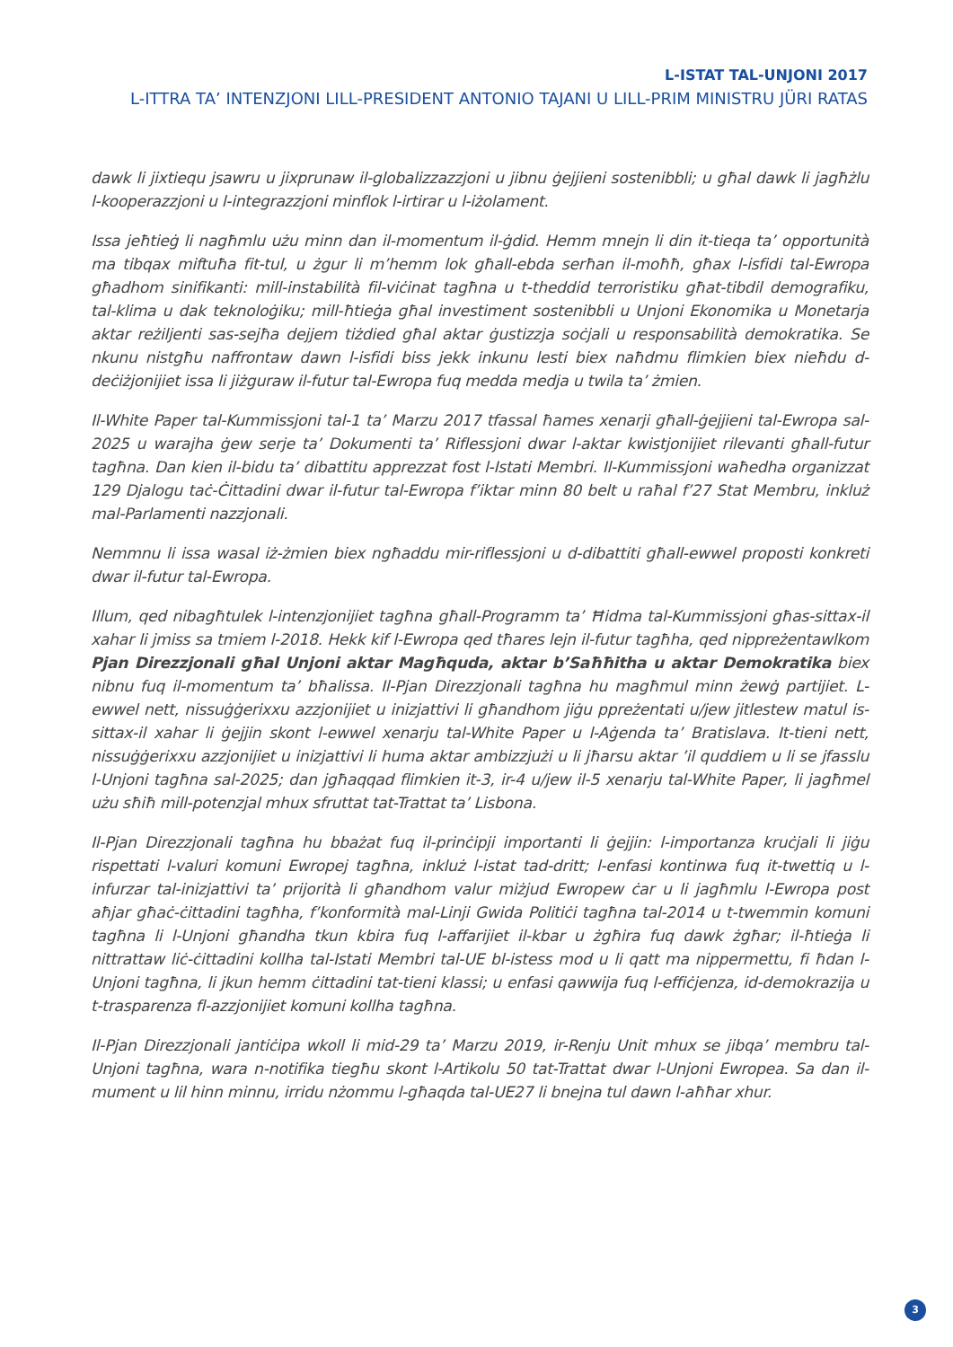L-ISTAT TAL-UNJONI 2017
L-ITTRA TA’ INTENZJONI LILL-PRESIDENT ANTONIO TAJANI U LILL-PRIM MINISTRU JÜRI RATAS
dawk li jixtiequ jsawru u jixprunaw il-globalizzazzjoni u jibnu ġejjieni sostenibbli; u għal dawk li jagħżlu l-kooperazzjoni u l-integrazzjoni minflok l-irtirar u l-iżolament.
Issa jeħtieġ li nagħmlu użu minn dan il-momentum il-ġdid. Hemm mnejn li din it-tieqa ta’ opportunità ma tibqax miftuħa fit-tul, u żgur li m’hemm lok għall-ebda serħan il-moħħ, għax l-isfidi tal-Ewropa għadhom sinifikanti: mill-instabilità fil-viċinat tagħna u t-theddid terroristiku għat-tibdil demografiku, tal-klima u dak teknoloġiku; mill-ħtieġa għal investiment sostenibbli u Unjoni Ekonomika u Monetarja aktar reżiljenti sas-sejħa dejjem tiżdied għal aktar ġustizzja soċjali u responsabilità demokratika. Se nkunu nistgħu naffrontaw dawn l-isfidi biss jekk inkunu lesti biex naħdmu flimkien biex nieħdu d-deċiżjonijiet issa li jiżguraw il-futur tal-Ewropa fuq medda medja u twila ta’ żmien.
Il-White Paper tal-Kummissjoni tal-1 ta’ Marzu 2017 tfassal ħames xenarji għall-ġejjieni tal-Ewropa sal-2025 u warajha ġew serje ta’ Dokumenti ta’ Riflessjoni dwar l-aktar kwistjonijiet rilevanti għall-futur tagħna. Dan kien il-bidu ta’ dibattitu apprezzat fost l-Istati Membri. Il-Kummissjoni waħedha organizzat 129 Djalogu taċ-Ċittadini dwar il-futur tal-Ewropa f’iktar minn 80 belt u raħal f’27 Stat Membru, inkluż mal-Parlamenti nazzjonali.
Nemmnu li issa wasal iż-żmien biex ngħaddu mir-riflessjoni u d-dibattiti għall-ewwel proposti konkreti dwar il-futur tal-Ewropa.
Illum, qed nibagħtulek l-intenzjonijiet tagħna għall-Programm ta’ Ħidma tal-Kummissjoni għas-sittax-il xahar li jmiss sa tmiem l-2018. Hekk kif l-Ewropa qed tħares lejn il-futur tagħha, qed nippreżentawlkom Pjan Direzzjonali għal Unjoni aktar Magħquda, aktar b’Saħħitha u aktar Demokratika biex nibnu fuq il-momentum ta’ bħalissa. Il-Pjan Direzzjonali tagħna hu magħmul minn żewġ partijiet. L-ewwel nett, nissuġġerixxu azzjonijiet u inizjattivi li għandhom jiġu ppreżentati u/jew jitlestew matul is-sittax-il xahar li ġejjin skont l-ewwel xenarju tal-White Paper u l-Aġenda ta’ Bratislava. It-tieni nett, nissuġġerixxu azzjonijiet u inizjattivi li huma aktar ambizzjużi u li jħarsu aktar ’il quddiem u li se jfasslu l-Unjoni tagħna sal-2025; dan jgħaqqad flimkien it-3, ir-4 u/jew il-5 xenarju tal-White Paper, li jagħmel użu sħiħ mill-potenzjal mhux sfruttat tat-Trattat ta’ Lisbona.
Il-Pjan Direzzjonali tagħna hu bbażat fuq il-prinċipji importanti li ġejjin: l-importanza kruċjali li jiġu rispettati l-valuri komuni Ewropej tagħna, inkluż l-istat tad-dritt; l-enfasi kontinwa fuq it-twettiq u l-infurzar tal-inizjattivi ta’ prijorità li għandhom valur miżjud Ewropew ċar u li jagħmlu l-Ewropa post aħjar għaċ-ċittadini tagħha, f’konformità mal-Linji Gwida Politiċi tagħna tal-2014 u t-twemmin komuni tagħna li l-Unjoni għandha tkun kbira fuq l-affarijiet il-kbar u żgħira fuq dawk żgħar; il-ħtieġa li nittrattaw liċ-ċittadini kollha tal-Istati Membri tal-UE bl-istess mod u li qatt ma nippermettu, fi ħdan l-Unjoni tagħna, li jkun hemm ċittadini tat-tieni klassi; u enfasi qawwija fuq l-effiċjenza, id-demokrazija u t-trasparenza fl-azzjonijiet komuni kollha tagħna.
Il-Pjan Direzzjonali jantiċipa wkoll li mid-29 ta’ Marzu 2019, ir-Renju Unit mhux se jibqa’ membru tal-Unjoni tagħna, wara n-notifika tiegħu skont l-Artikolu 50 tat-Trattat dwar l-Unjoni Ewropea. Sa dan il-mument u lil hinn minnu, irridu nżommu l-għaqda tal-UE27 li bnejna tul dawn l-aħħar xhur.
3